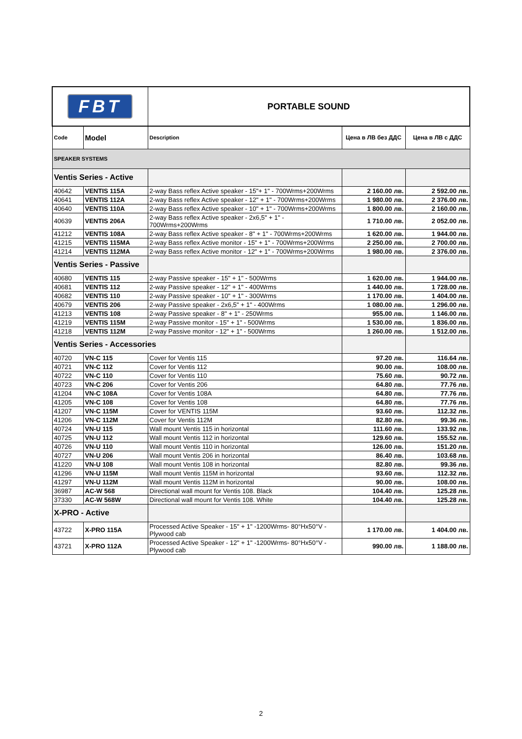| FBT | | PORTABLE SOUND | | |
| Code | Model | Description | Цена в ЛВ без ДДС | Цена в ЛВ с ДДС |
| SPEAKER SYSTEMS | | | | |
| Ventis Series - Active | | | | |
| 40642 | VENTIS 115A | 2-way Bass reflex Active speaker - 15"+ 1" - 700Wrms+200Wrms | 2 160.00 лв. | 2 592.00 лв. |
| 40641 | VENTIS 112A | 2-way Bass reflex Active speaker - 12" + 1" - 700Wrms+200Wrms | 1 980.00 лв. | 2 376.00 лв. |
| 40640 | VENTIS 110A | 2-way Bass reflex Active speaker - 10" + 1" - 700Wrms+200Wrms | 1 800.00 лв. | 2 160.00 лв. |
| 40639 | VENTIS 206A | 2-way Bass reflex Active speaker - 2x6,5" + 1" - 700Wrms+200Wrms | 1 710.00 лв. | 2 052.00 лв. |
| 41212 | VENTIS 108A | 2-way Bass reflex Active speaker - 8" + 1" - 700Wrms+200Wrms | 1 620.00 лв. | 1 944.00 лв. |
| 41215 | VENTIS 115MA | 2-way Bass reflex Active monitor - 15" + 1" - 700Wrms+200Wrms | 2 250.00 лв. | 2 700.00 лв. |
| 41214 | VENTIS 112MA | 2-way Bass reflex Active monitor - 12" + 1" - 700Wrms+200Wrms | 1 980.00 лв. | 2 376.00 лв. |
| Ventis Series - Passive | | | | |
| 40680 | VENTIS 115 | 2-way Passive speaker - 15" + 1" - 500Wrms | 1 620.00 лв. | 1 944.00 лв. |
| 40681 | VENTIS 112 | 2-way Passive speaker - 12" + 1" - 400Wrms | 1 440.00 лв. | 1 728.00 лв. |
| 40682 | VENTIS 110 | 2-way Passive speaker - 10" + 1" - 300Wrms | 1 170.00 лв. | 1 404.00 лв. |
| 40679 | VENTIS 206 | 2-way Passive speaker - 2x6,5" + 1" - 400Wrms | 1 080.00 лв. | 1 296.00 лв. |
| 41213 | VENTIS 108 | 2-way Passive speaker - 8" + 1" - 250Wrms | 955.00 лв. | 1 146.00 лв. |
| 41219 | VENTIS 115M | 2-way Passive monitor - 15" + 1" - 500Wrms | 1 530.00 лв. | 1 836.00 лв. |
| 41218 | VENTIS 112M | 2-way Passive monitor - 12" + 1" - 500Wrms | 1 260.00 лв. | 1 512.00 лв. |
| Ventis Series - Accessories | | | | |
| 40720 | VN-C 115 | Cover for Ventis 115 | 97.20 лв. | 116.64 лв. |
| 40721 | VN-C 112 | Cover for Ventis 112 | 90.00 лв. | 108.00 лв. |
| 40722 | VN-C 110 | Cover for Ventis 110 | 75.60 лв. | 90.72 лв. |
| 40723 | VN-C 206 | Cover for Ventis 206 | 64.80 лв. | 77.76 лв. |
| 41204 | VN-C 108A | Cover for Ventis 108A | 64.80 лв. | 77.76 лв. |
| 41205 | VN-C 108 | Cover for Ventis 108 | 64.80 лв. | 77.76 лв. |
| 41207 | VN-C 115M | Cover for VENTIS 115M | 93.60 лв. | 112.32 лв. |
| 41206 | VN-C 112M | Cover for Ventis 112M | 82.80 лв. | 99.36 лв. |
| 40724 | VN-U 115 | Wall mount Ventis 115 in horizontal | 111.60 лв. | 133.92 лв. |
| 40725 | VN-U 112 | Wall mount Ventis 112 in horizontal | 129.60 лв. | 155.52 лв. |
| 40726 | VN-U 110 | Wall mount Ventis 110 in horizontal | 126.00 лв. | 151.20 лв. |
| 40727 | VN-U 206 | Wall mount Ventis 206 in horizontal | 86.40 лв. | 103.68 лв. |
| 41220 | VN-U 108 | Wall mount Ventis 108 in horizontal | 82.80 лв. | 99.36 лв. |
| 41296 | VN-U 115M | Wall mount Ventis 115M in horizontal | 93.60 лв. | 112.32 лв. |
| 41297 | VN-U 112M | Wall mount Ventis 112M in horizontal | 90.00 лв. | 108.00 лв. |
| 36987 | AC-W 568 | Directional wall mount for Ventis 108. Black | 104.40 лв. | 125.28 лв. |
| 37330 | AC-W 568W | Directional wall mount for Ventis 108. White | 104.40 лв. | 125.28 лв. |
| X-PRO - Active | | | | |
| 43722 | X-PRO 115A | Processed Active Speaker - 15" + 1" -1200Wrms- 80°Hx50°V - Plywood cab | 1 170.00 лв. | 1 404.00 лв. |
| 43721 | X-PRO 112A | Processed Active Speaker - 12" + 1" -1200Wrms- 80°Hx50°V - Plywood cab | 990.00 лв. | 1 188.00 лв. |
2